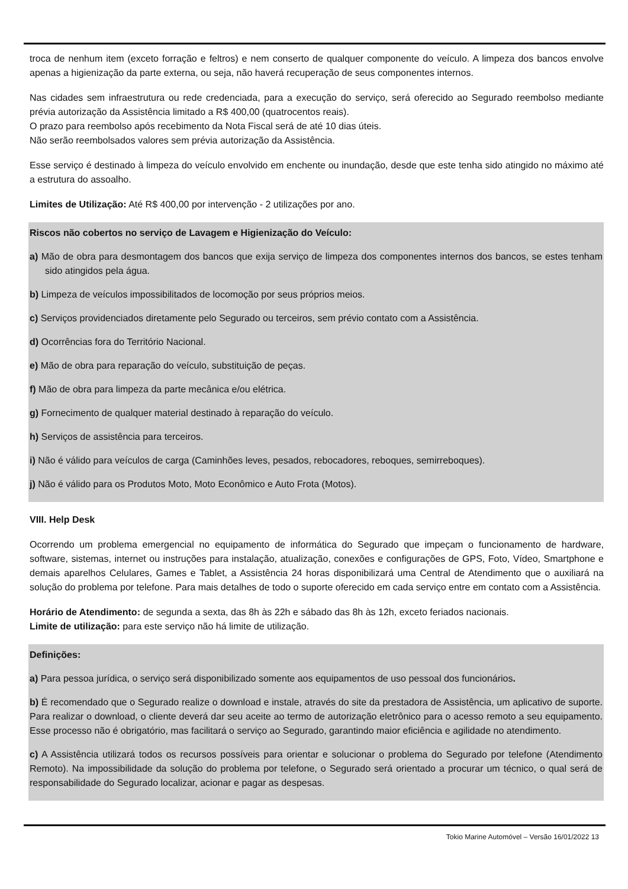troca de nenhum item (exceto forração e feltros) e nem conserto de qualquer componente do veículo. A limpeza dos bancos envolve apenas a higienização da parte externa, ou seja, não haverá recuperação de seus componentes internos.
Nas cidades sem infraestrutura ou rede credenciada, para a execução do serviço, será oferecido ao Segurado reembolso mediante prévia autorização da Assistência limitado a R$ 400,00 (quatrocentos reais).
O prazo para reembolso após recebimento da Nota Fiscal será de até 10 dias úteis.
Não serão reembolsados valores sem prévia autorização da Assistência.
Esse serviço é destinado à limpeza do veículo envolvido em enchente ou inundação, desde que este tenha sido atingido no máximo até a estrutura do assoalho.
Limites de Utilização: Até R$ 400,00 por intervenção - 2 utilizações por ano.
Riscos não cobertos no serviço de Lavagem e Higienização do Veículo:
a) Mão de obra para desmontagem dos bancos que exija serviço de limpeza dos componentes internos dos bancos, se estes tenham sido atingidos pela água.
b) Limpeza de veículos impossibilitados de locomoção por seus próprios meios.
c) Serviços providenciados diretamente pelo Segurado ou terceiros, sem prévio contato com a Assistência.
d) Ocorrências fora do Território Nacional.
e) Mão de obra para reparação do veículo, substituição de peças.
f) Mão de obra para limpeza da parte mecânica e/ou elétrica.
g) Fornecimento de qualquer material destinado à reparação do veículo.
h) Serviços de assistência para terceiros.
i) Não é válido para veículos de carga (Caminhões leves, pesados, rebocadores, reboques, semirreboques).
j) Não é válido para os Produtos Moto, Moto Econômico e Auto Frota (Motos).
VIII. Help Desk
Ocorrendo um problema emergencial no equipamento de informática do Segurado que impeçam o funcionamento de hardware, software, sistemas, internet ou instruções para instalação, atualização, conexões e configurações de GPS, Foto, Vídeo, Smartphone e demais aparelhos Celulares, Games e Tablet, a Assistência 24 horas disponibilizará uma Central de Atendimento que o auxiliará na solução do problema por telefone. Para mais detalhes de todo o suporte oferecido em cada serviço entre em contato com a Assistência.
Horário de Atendimento: de segunda a sexta, das 8h às 22h e sábado das 8h às 12h, exceto feriados nacionais.
Limite de utilização: para este serviço não há limite de utilização.
Definições:
a) Para pessoa jurídica, o serviço será disponibilizado somente aos equipamentos de uso pessoal dos funcionários.
b) É recomendado que o Segurado realize o download e instale, através do site da prestadora de Assistência, um aplicativo de suporte. Para realizar o download, o cliente deverá dar seu aceite ao termo de autorização eletrônico para o acesso remoto a seu equipamento. Esse processo não é obrigatório, mas facilitará o serviço ao Segurado, garantindo maior eficiência e agilidade no atendimento.
c) A Assistência utilizará todos os recursos possíveis para orientar e solucionar o problema do Segurado por telefone (Atendimento Remoto). Na impossibilidade da solução do problema por telefone, o Segurado será orientado a procurar um técnico, o qual será de responsabilidade do Segurado localizar, acionar e pagar as despesas.
Tokio Marine Automóvel – Versão 16/01/2022 13